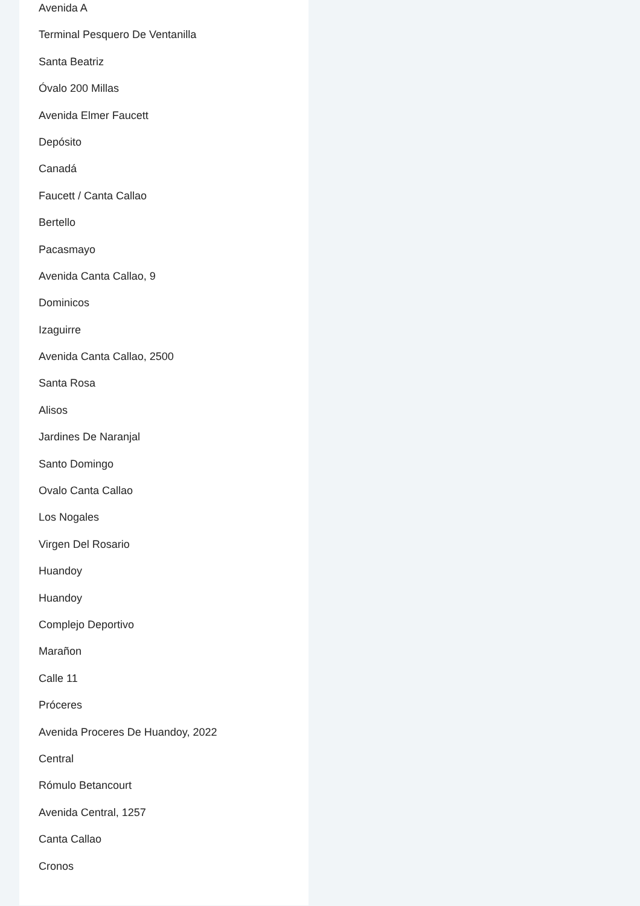Avenida A
Terminal Pesquero De Ventanilla
Santa Beatriz
Óvalo 200 Millas
Avenida Elmer Faucett
Depósito
Canadá
Faucett / Canta Callao
Bertello
Pacasmayo
Avenida Canta Callao, 9
Dominicos
Izaguirre
Avenida Canta Callao, 2500
Santa Rosa
Alisos
Jardines De Naranjal
Santo Domingo
Ovalo Canta Callao
Los Nogales
Virgen Del Rosario
Huandoy
Huandoy
Complejo Deportivo
Marañon
Calle 11
Próceres
Avenida Proceres De Huandoy, 2022
Central
Rómulo Betancourt
Avenida Central, 1257
Canta Callao
Cronos